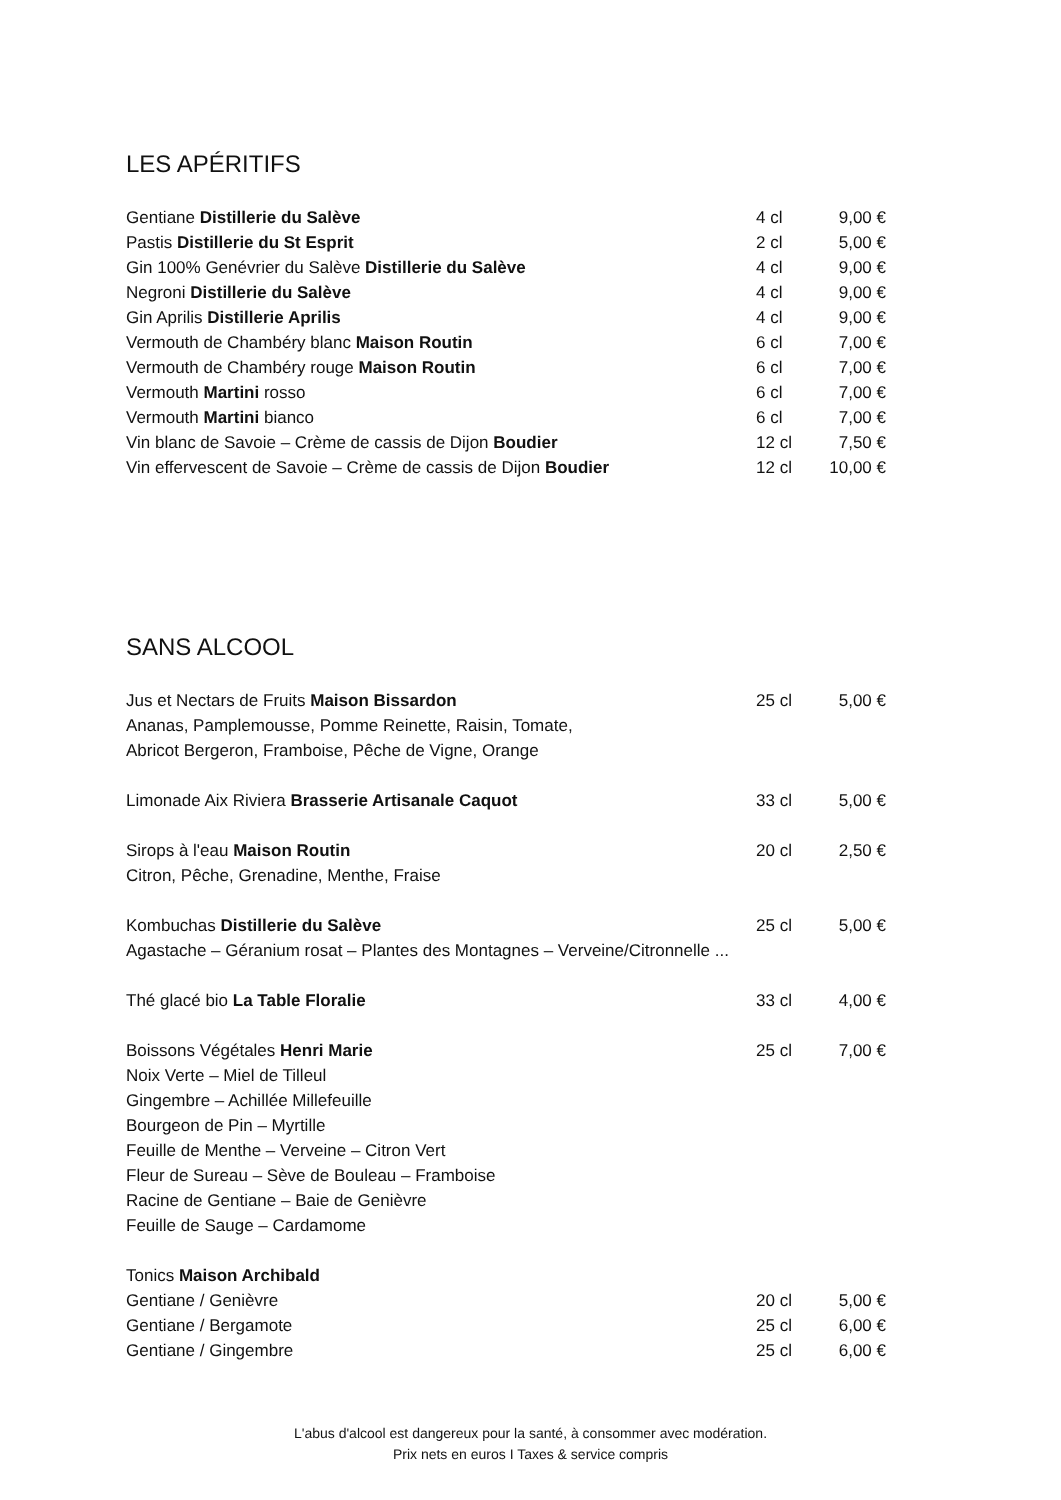LES APÉRITIFS
| Gentiane Distillerie du Salève | 4 cl | 9,00 € |
| Pastis Distillerie du St Esprit | 2 cl | 5,00 € |
| Gin 100% Genévrier du Salève Distillerie du Salève | 4 cl | 9,00 € |
| Negroni Distillerie du Salève | 4 cl | 9,00 € |
| Gin Aprilis Distillerie Aprilis | 4 cl | 9,00 € |
| Vermouth de Chambéry blanc Maison Routin | 6 cl | 7,00 € |
| Vermouth de Chambéry rouge Maison Routin | 6 cl | 7,00 € |
| Vermouth Martini rosso | 6 cl | 7,00 € |
| Vermouth Martini bianco | 6 cl | 7,00 € |
| Vin blanc de Savoie – Crème de cassis de Dijon Boudier | 12 cl | 7,50 € |
| Vin effervescent de Savoie – Crème de cassis de Dijon Boudier | 12 cl | 10,00 € |
SANS ALCOOL
| Jus et Nectars de Fruits Maison Bissardon | 25 cl | 5,00 € |
| Ananas, Pamplemousse, Pomme Reinette, Raisin, Tomate, | | |
| Abricot Bergeron, Framboise, Pêche de Vigne, Orange | | |
| Limonade Aix Riviera Brasserie Artisanale Caquot | 33 cl | 5,00 € |
| Sirops à l'eau Maison Routin | 20 cl | 2,50 € |
| Citron, Pêche, Grenadine, Menthe, Fraise | | |
| Kombuchas Distillerie du Salève | 25 cl | 5,00 € |
| Agastache – Géranium rosat – Plantes des Montagnes – Verveine/Citronnelle ... | | |
| Thé glacé bio La Table Floralie | 33 cl | 4,00 € |
| Boissons Végétales Henri Marie | 25 cl | 7,00 € |
| Noix Verte – Miel de Tilleul | | |
| Gingembre – Achillée Millefeuille | | |
| Bourgeon de Pin – Myrtille | | |
| Feuille de Menthe – Verveine – Citron Vert | | |
| Fleur de Sureau – Sève de Bouleau – Framboise | | |
| Racine de Gentiane – Baie de Genièvre | | |
| Feuille de Sauge – Cardamome | | |
| Tonics Maison Archibald | | |
| Gentiane / Genièvre | 20 cl | 5,00 € |
| Gentiane / Bergamote | 25 cl | 6,00 € |
| Gentiane / Gingembre | 25 cl | 6,00 € |
L'abus d'alcool est dangereux pour la santé, à consommer avec modération.
Prix nets en euros I Taxes & service compris